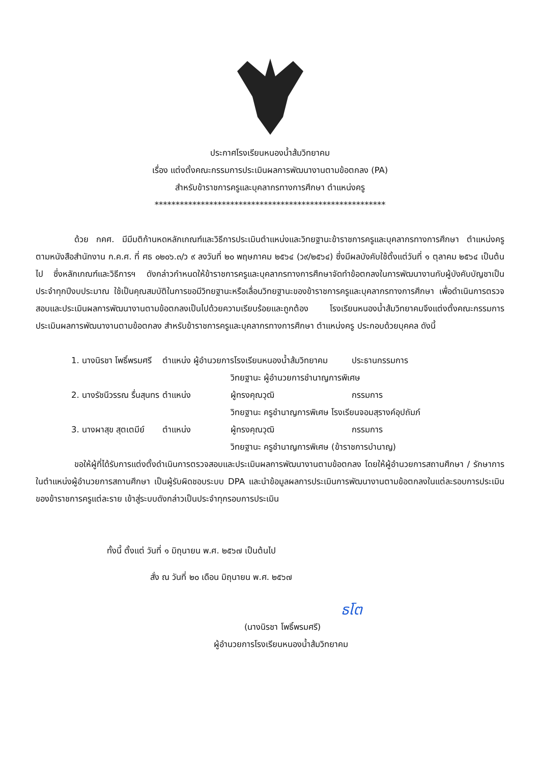ประกาศโรงเรียนหนองน้ำส้มวิทยาคม
เรื่อง แต่งตั้งคณะกรรมการประเมินผลการพัฒนางานตามข้อตกลง (PA)
สำหรับข้าราชการครูและบุคลากรทางการศึกษา ตำแหน่งครู
*******************************************************
ด้วย กคศ. มีมีมติก้านหดหลักเกณฑ์และวิธีการประเมินตำแหน่งและวิทยฐานะข้าราชการครูและบุคลากรทางการศึกษา ตำแหน่งครู ตามหนังสือสำนักงาน ก.ค.ศ. ที่ ศธ ๐๒๐๖.๓/ว ๙ ลงวันที่ ๒๐ พฤษภาคม ๒๕๖๔ (ว๙/๒๕๖๔) ซึ่งมีผลบังคับใช้ตั้งแต่วันที่ ๑ ตุลาคม ๒๕๖๔ เป็นต้นไป ซึ่งหลักเกณฑ์และวิธีการฯ ดังกล่าวกำหนดให้ข้าราชการครูและบุคลากรทางการศึกษาจัดทำข้อตกลงในการพัฒนางานกับผู้บังคับบัญชาเป็นประจำทุกปีงบประมาณ ใช้เป็นคุณสมบัติในการขอมีวิทยฐานะหรือเลื่อนวิทยฐานะของข้าราชการครูและบุคลากรทางการศึกษา เพื่อดำเนินการตรวจสอบและประเมินผลการพัฒนางานตามข้อตกลงเป็นไปด้วยความเรียบร้อยและถูกต้อง โรงเรียนหนองน้ำส้มวิทยาคมจึงแต่งตั้งคณะกรรมการประเมินผลการพัฒนางานตามข้อตกลง สำหรับข้าราชการครูและบุคลากรทางการศึกษา ตำแหน่งครู ประกอบด้วยบุคคล ดังนี้
| 1. นางนิรชา โพธิ์พรมศรี | ตำแหน่ง ผู้อำนวยการโรงเรียนหนองน้ำส้มวิทยาคม | | ประธานกรรมการ |
| | | วิทยฐานะ ผู้อำนวยการชำนาญการพิเศษ | |
| 2. นางรัชนีวรรณ รื่นสุนทร | ตำแหน่ง | ผู้ทรงคุณวุฒิ | กรรมการ |
| | | วิทยฐานะ ครูชำนาญการพิเศษ โรงเรียนจอมสุรางค์อุปถัมภ์ | |
| 3. นางผาสุข สุตเตมีย์ | ตำแหน่ง | ผู้ทรงคุณวุฒิ | กรรมการ |
| | | วิทยฐานะ ครูชำนาญการพิเศษ (ข้าราชการบำนาญ) | |
ขอให้ผู้ที่ได้รับการแต่งตั้งดำเนินการตรวจสอบและประเมินผลการพัฒนางานตามข้อตกลง โดยให้ผู้อำนวยการสถานศึกษา / รักษาการในตำแหน่งผู้อำนวยการสถานศึกษา เป็นผู้รับผิดชอบระบบ DPA และนำข้อมูลผลการประเมินการพัฒนางานตามข้อตกลงในแต่ละรอบการประเมินของข้าราชการครูแต่ละราย เข้าสู่ระบบดังกล่าวเป็นประจำทุกรอบการประเมิน
ทั้งนี้ ตั้งแต่ วันที่ ๑ มิถุนายน พ.ศ. ๒๕๖๗ เป็นต้นไป
สั่ง ณ วันที่ ๒๐ เดือน มิถุนายน พ.ศ. ๒๕๖๗
ธโต
(นางนิรชา โพธิ์พรมศรี)
ผู้อำนวยการโรงเรียนหนองน้ำส้มวิทยาคม